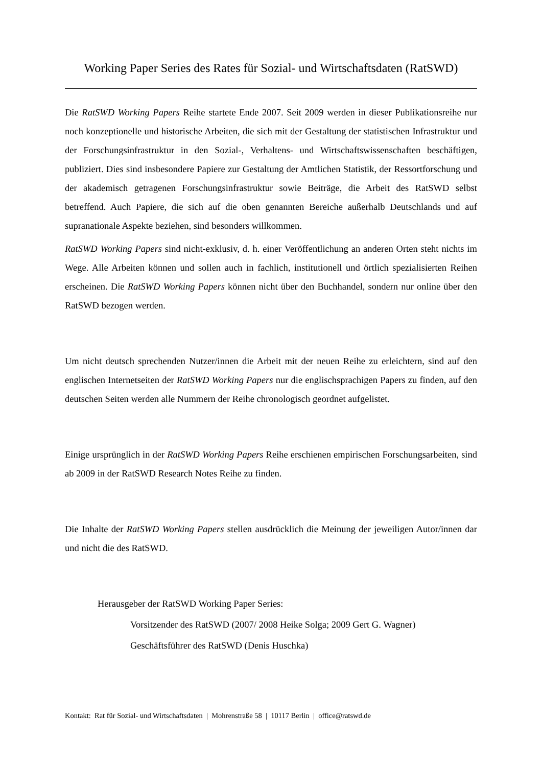Working Paper Series des Rates für Sozial- und Wirtschaftsdaten (RatSWD)
Die RatSWD Working Papers Reihe startete Ende 2007. Seit 2009 werden in dieser Publikationsreihe nur noch konzeptionelle und historische Arbeiten, die sich mit der Gestaltung der statistischen Infrastruktur und der Forschungsinfrastruktur in den Sozial-, Verhaltens- und Wirtschaftswissenschaften beschäftigen, publiziert. Dies sind insbesondere Papiere zur Gestaltung der Amtlichen Statistik, der Ressortforschung und der akademisch getragenen Forschungsinfrastruktur sowie Beiträge, die Arbeit des RatSWD selbst betreffend. Auch Papiere, die sich auf die oben genannten Bereiche außerhalb Deutschlands und auf supranationale Aspekte beziehen, sind besonders willkommen.
RatSWD Working Papers sind nicht-exklusiv, d. h. einer Veröffentlichung an anderen Orten steht nichts im Wege. Alle Arbeiten können und sollen auch in fachlich, institutionell und örtlich spezialisierten Reihen erscheinen. Die RatSWD Working Papers können nicht über den Buchhandel, sondern nur online über den RatSWD bezogen werden.
Um nicht deutsch sprechenden Nutzer/innen die Arbeit mit der neuen Reihe zu erleichtern, sind auf den englischen Internetseiten der RatSWD Working Papers nur die englischsprachigen Papers zu finden, auf den deutschen Seiten werden alle Nummern der Reihe chronologisch geordnet aufgelistet.
Einige ursprünglich in der RatSWD Working Papers Reihe erschienen empirischen Forschungsarbeiten, sind ab 2009 in der RatSWD Research Notes Reihe zu finden.
Die Inhalte der RatSWD Working Papers stellen ausdrücklich die Meinung der jeweiligen Autor/innen dar und nicht die des RatSWD.
Herausgeber der RatSWD Working Paper Series:
Vorsitzender des RatSWD (2007/ 2008 Heike Solga; 2009 Gert G. Wagner)
Geschäftsführer des RatSWD (Denis Huschka)
Kontakt: Rat für Sozial- und Wirtschaftsdaten | Mohrenstraße 58 | 10117 Berlin | office@ratswd.de